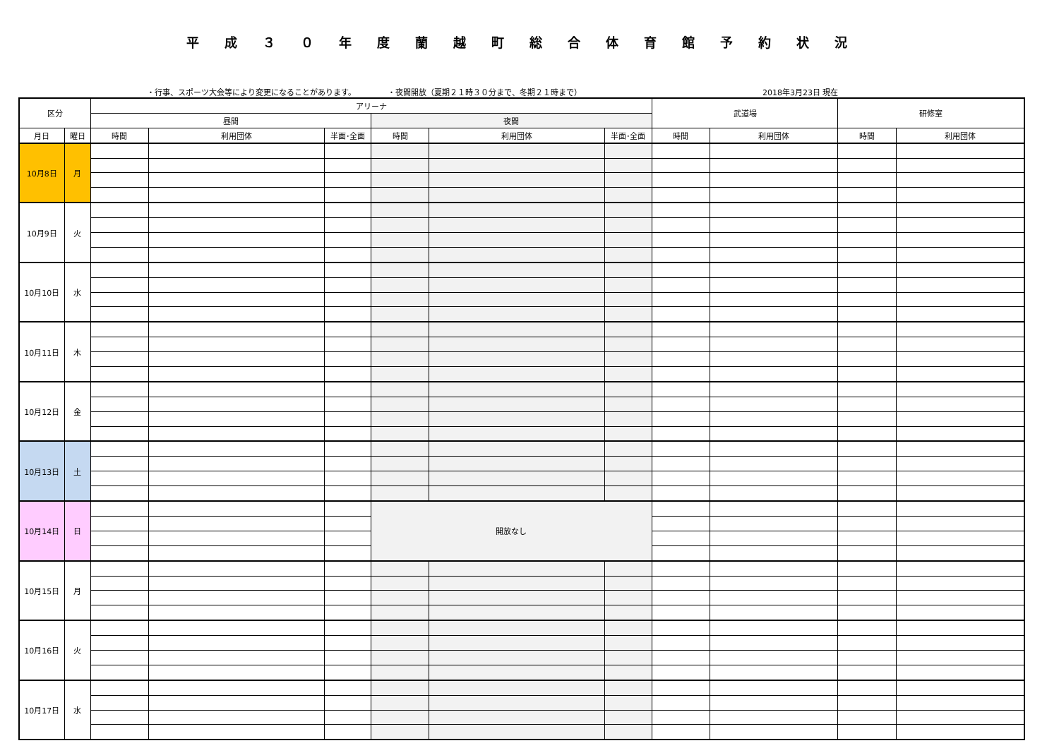平成３０年度蘭越町総合体育館予約状況
・行事、スポーツ大会等により変更になることがあります。 ・夜間開放（夏期２１時３０分まで、冬期２１時まで） 2018年3月23日 現在
| 区分 | | アリーナ | | | | | | 武道場 | | 研修室 | |
| --- | --- | --- | --- | --- | --- | --- | --- | --- | --- | --- | --- |
| | | 昼間 | | | 夜間 | | | | | | |
| 月日 | 曜日 | 時間 | 利用団体 | 半面･全面 | 時間 | 利用団体 | 半面･全面 | 時間 | 利用団体 | 時間 | 利用団体 |
| 10月8日 | 月 | | | | | | | | | | |
| 10月9日 | 火 | | | | | | | | | | |
| 10月10日 | 水 | | | | | | | | | | |
| 10月11日 | 木 | | | | | | | | | | |
| 10月12日 | 金 | | | | | | | | | | |
| 10月13日 | 土 | | | | | | | | | | |
| 10月14日 | 日 | | | | 開放なし | | | | | | |
| 10月15日 | 月 | | | | | | | | | | |
| 10月16日 | 火 | | | | | | | | | | |
| 10月17日 | 水 | | | | | | | | | | |